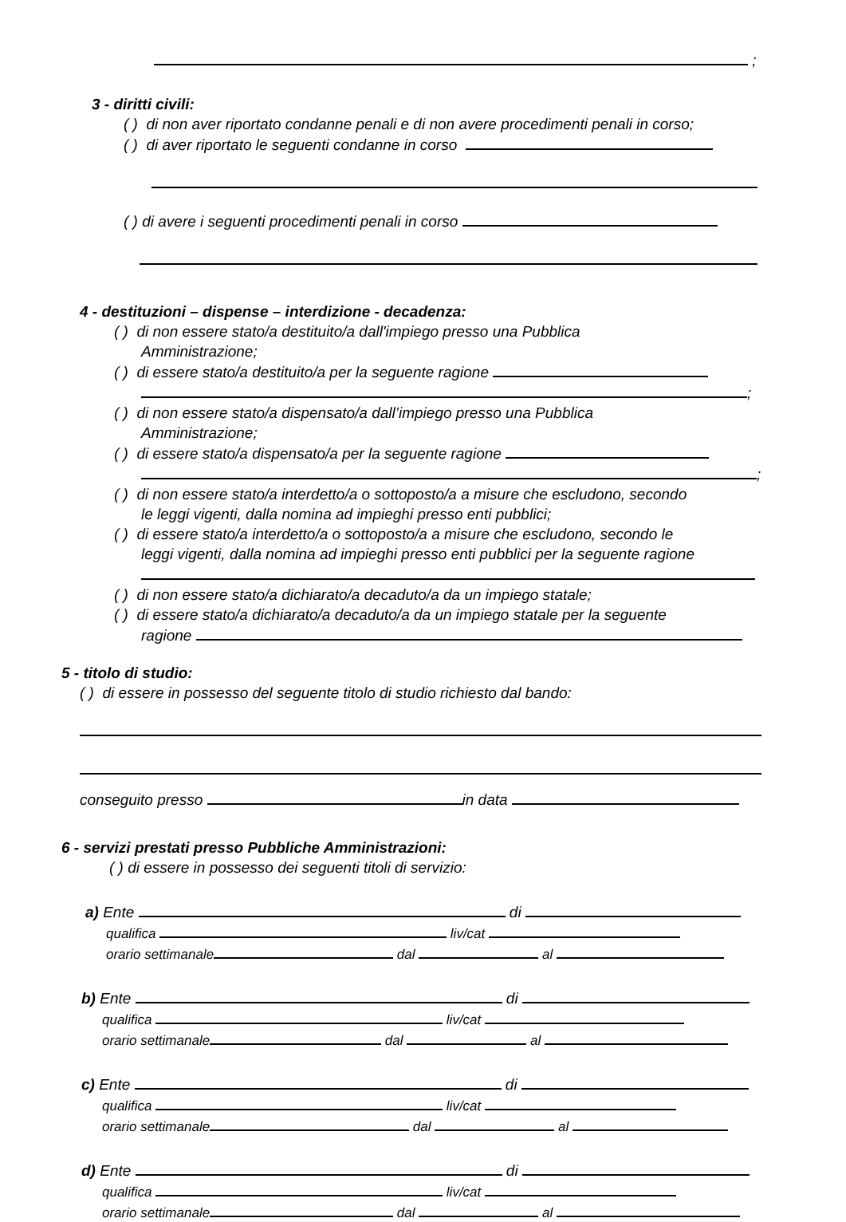;
3 - diritti civili:
( ) di non aver riportato condanne penali e di non avere procedimenti penali in corso;
( ) di aver riportato le seguenti condanne in corso
( ) di avere i seguenti procedimenti penali in corso
4 - destituzioni – dispense – interdizione - decadenza:
( ) di non essere stato/a destituito/a dall'impiego presso una Pubblica
Amministrazione;
( ) di essere stato/a destituito/a per la seguente ragione
;
( ) di non essere stato/a dispensato/a dall’impiego presso una Pubblica
Amministrazione;
( ) di essere stato/a dispensato/a per la seguente ragione
;
( ) di non essere stato/a interdetto/a o sottoposto/a a misure che escludono, secondo
le leggi vigenti, dalla nomina ad impieghi presso enti pubblici;
( ) di essere stato/a interdetto/a o sottoposto/a a misure che escludono, secondo le
leggi vigenti, dalla nomina ad impieghi presso enti pubblici per la seguente ragione
( ) di non essere stato/a dichiarato/a decaduto/a da un impiego statale;
( ) di essere stato/a dichiarato/a decaduto/a da un impiego statale per la seguente
ragione
5 - titolo di studio:
( ) di essere in possesso del seguente titolo di studio richiesto dal bando:
conseguito presso in data
6 - servizi prestati presso Pubbliche Amministrazioni:
( ) di essere in possesso dei seguenti titoli di servizio:
a) Ente di
qualifica liv/cat
orario settimanale dal al
b) Ente di
qualifica liv/cat
orario settimanale dal al
c) Ente di
qualifica liv/cat
orario settimanale dal al
d) Ente di
qualifica liv/cat
orario settimanale dal al